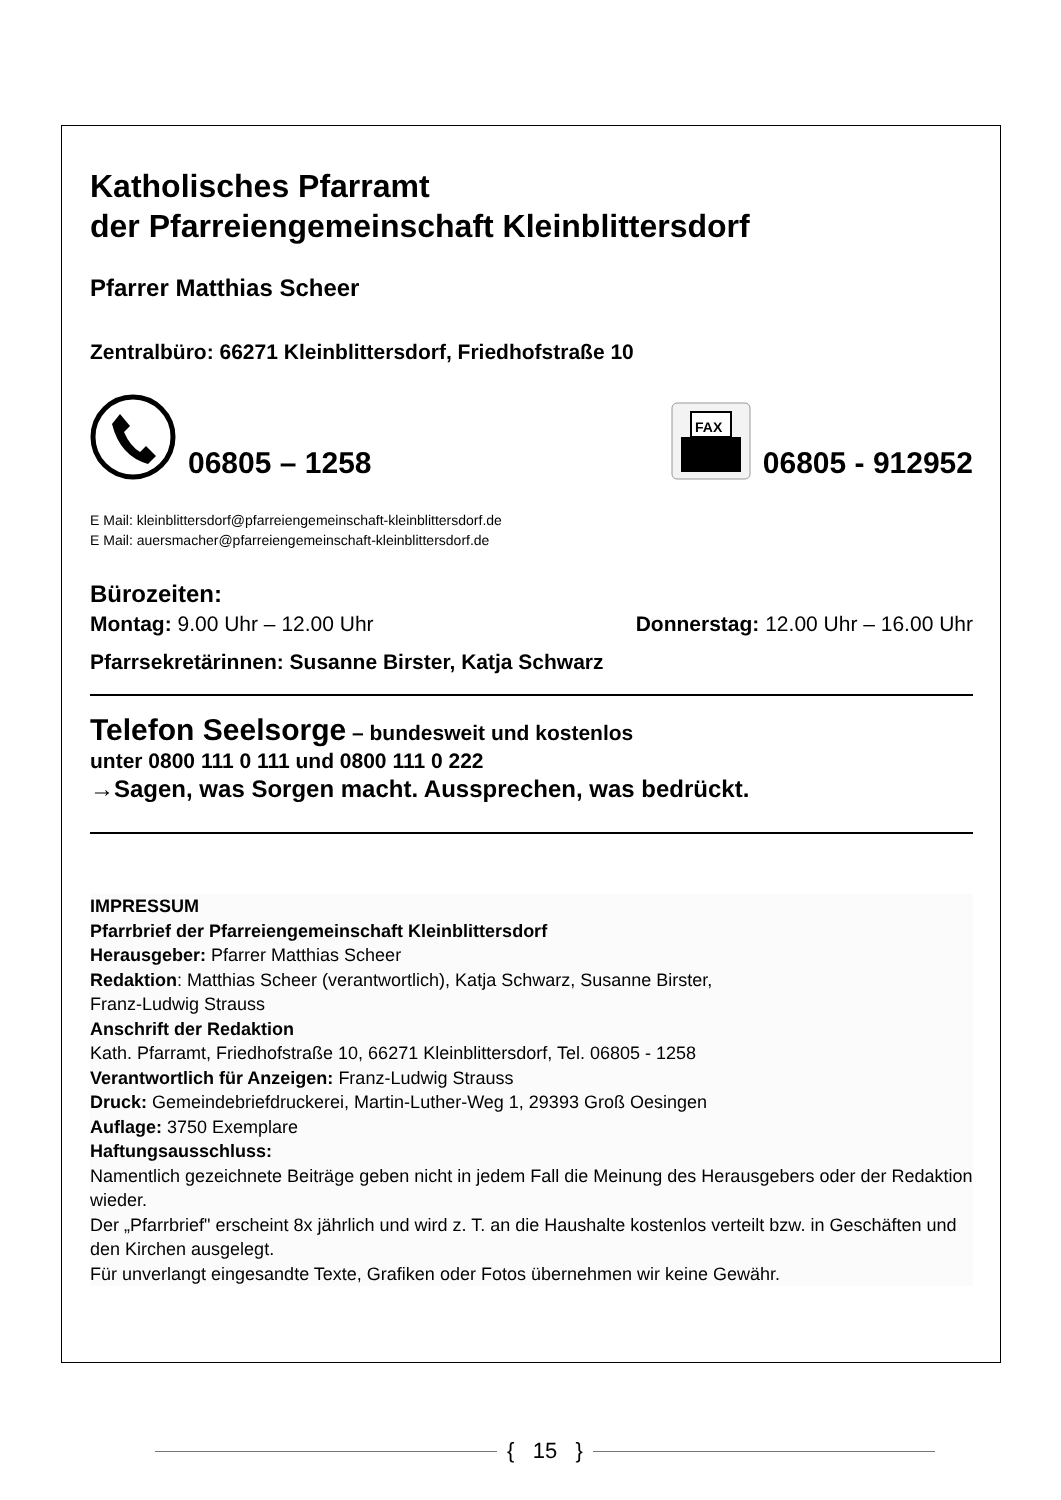Katholisches Pfarramt
der Pfarreiengemeinschaft Kleinblittersdorf
Pfarrer Matthias Scheer
Zentralbüro: 66271 Kleinblittersdorf, Friedhofstraße 10
06805 – 1258
FAX
06805 - 912952
E Mail: kleinblittersdorf@pfarreiengemeinschaft-kleinblittersdorf.de
E Mail: auersmacher@pfarreiengemeinschaft-kleinblittersdorf.de
Bürozeiten:
Montag: 9.00 Uhr – 12.00 Uhr Donnerstag: 12.00 Uhr – 16.00 Uhr
Pfarrsekretärinnen: Susanne Birster, Katja Schwarz
Telefon Seelsorge – bundesweit und kostenlos
unter 0800 111 0 111 und 0800 111 0 222
→Sagen, was Sorgen macht. Aussprechen, was bedrückt.
IMPRESSUM
Pfarrbrief der Pfarreiengemeinschaft Kleinblittersdorf
Herausgeber: Pfarrer Matthias Scheer
Redaktion: Matthias Scheer (verantwortlich), Katja Schwarz, Susanne Birster,
Franz-Ludwig Strauss
Anschrift der Redaktion
Kath. Pfarramt, Friedhofstraße 10, 66271 Kleinblittersdorf, Tel. 06805 - 1258
Verantwortlich für Anzeigen: Franz-Ludwig Strauss
Druck: Gemeindebriefdruckerei, Martin-Luther-Weg 1, 29393 Groß Oesingen
Auflage: 3750 Exemplare
Haftungsausschluss:
Namentlich gezeichnete Beiträge geben nicht in jedem Fall die Meinung des Herausgebers oder der Redaktion wieder.
Der „Pfarrbrief" erscheint 8x jährlich und wird z. T. an die Haushalte kostenlos verteilt bzw. in Geschäften und den Kirchen ausgelegt.
Für unverlangt eingesandte Texte, Grafiken oder Fotos übernehmen wir keine Gewähr.
{ 15 }